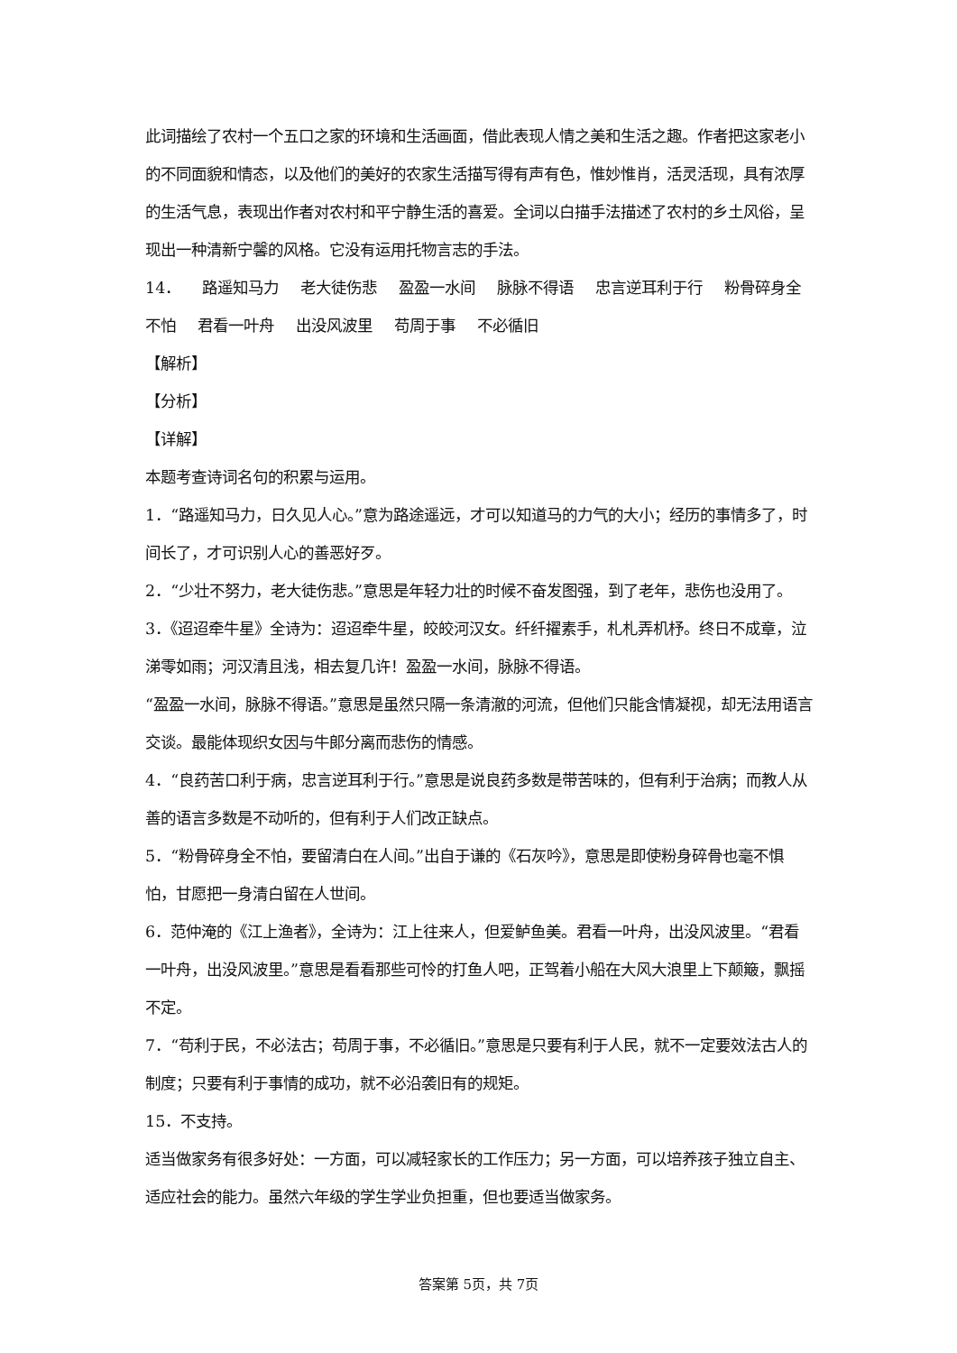此词描绘了农村一个五口之家的环境和生活画面，借此表现人情之美和生活之趣。作者把这家老小的不同面貌和情态，以及他们的美好的农家生活描写得有声有色，惟妙惟肖，活灵活现，具有浓厚的生活气息，表现出作者对农村和平宁静生活的喜爱。全词以白描手法描述了农村的乡土风俗，呈现出一种清新宁馨的风格。它没有运用托物言志的手法。
14． 路遥知马力 老大徒伤悲 盈盈一水间 脉脉不得语 忠言逆耳利于行 粉骨碎身全不怕 君看一叶舟 出没风波里 苟周于事 不必循旧
【解析】
【分析】
【详解】
本题考查诗词名句的积累与运用。
1．“路遥知马力，日久见人心。”意为路途遥远，才可以知道马的力气的大小；经历的事情多了，时间长了，才可识别人心的善恶好歹。
2．“少壮不努力，老大徒伤悲。”意思是年轻力壮的时候不奋发图强，到了老年，悲伤也没用了。
3．《迢迢牵牛星》全诗为：迢迢牵牛星，皎皎河汉女。纤纤擢素手，札札弄机杼。终日不成章，泣涕零如雨；河汉清且浅，相去复几许！盈盈一水间，脉脉不得语。
“盈盈一水间，脉脉不得语。”意思是虽然只隔一条清澈的河流，但他们只能含情凝视，却无法用语言交谈。最能体现织女因与牛郎分离而悲伤的情感。
4．“良药苦口利于病，忠言逆耳利于行。”意思是说良药多数是带苦味的，但有利于治病；而教人从善的语言多数是不动听的，但有利于人们改正缺点。
5．“粉骨碎身全不怕，要留清白在人间。”出自于谦的《石灰吟》，意思是即使粉身碎骨也毫不惧怕，甘愿把一身清白留在人世间。
6．范仲淹的《江上渔者》，全诗为：江上往来人，但爱鲈鱼美。君看一叶舟，出没风波里。“君看一叶舟，出没风波里。”意思是看看那些可怜的打鱼人吧，正驾着小船在大风大浪里上下颠簸，飘摇不定。
7．“苟利于民，不必法古；苟周于事，不必循旧。”意思是只要有利于人民，就不一定要效法古人的制度；只要有利于事情的成功，就不必沿袭旧有的规矩。
15．不支持。
适当做家务有很多好处：一方面，可以减轻家长的工作压力；另一方面，可以培养孩子独立自主、适应社会的能力。虽然六年级的学生学业负担重，但也要适当做家务。
答案第 5页，共 7页